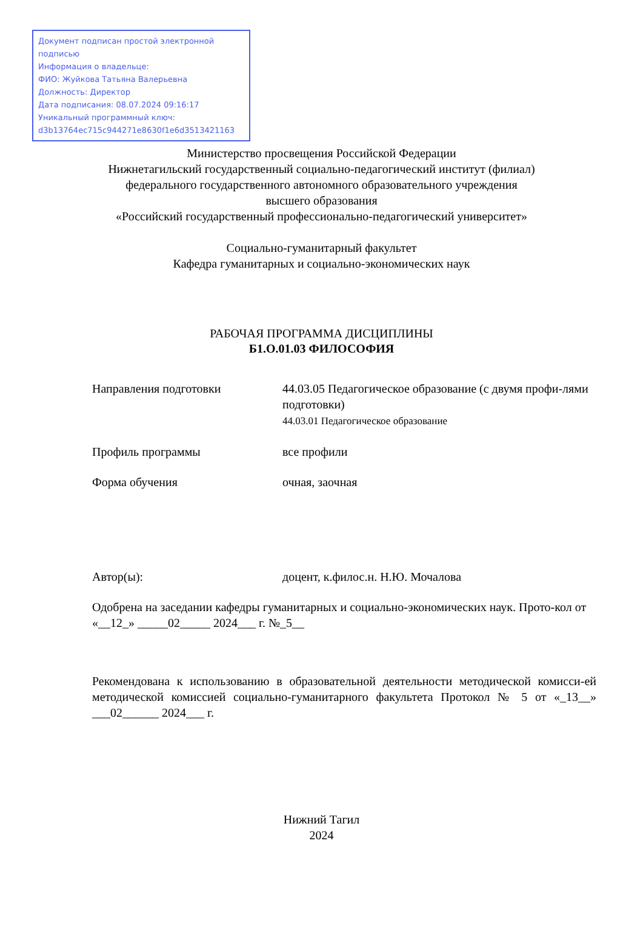Документ подписан простой электронной подписью
Информация о владельце:
ФИО: Жуйкова Татьяна Валерьевна
Должность: Директор
Дата подписания: 08.07.2024 09:16:17
Уникальный программный ключ:
d3b13764ec715c944271e8630f1e6d3513421163
Министерство просвещения Российской Федерации
Нижнетагильский государственный социально-педагогический институт (филиал)
федерального государственного автономного образовательного учреждения
высшего образования
«Российский государственный профессионально-педагогический университет»
Социально-гуманитарный факультет
Кафедра гуманитарных и социально-экономических наук
РАБОЧАЯ ПРОГРАММА ДИСЦИПЛИНЫ
Б1.О.01.03 ФИЛОСОФИЯ
Направления подготовки 44.03.05 Педагогическое образование (с двумя профи-лями подготовки)
44.03.01 Педагогическое образование
Профиль программы все профили
Форма обучения очная, заочная
Автор(ы): доцент, к.филос.н. Н.Ю. Мочалова
Одобрена на заседании кафедры гуманитарных и социально-экономических наук. Прото-кол от «__12_» _____02_____ 2024___ г. №_5__
Рекомендована к использованию в образовательной деятельности методической комисси-ей методической комиссией социально-гуманитарного факультета Протокол № 5 от «_13__» ___02______ 2024___ г.
Нижний Тагил
2024